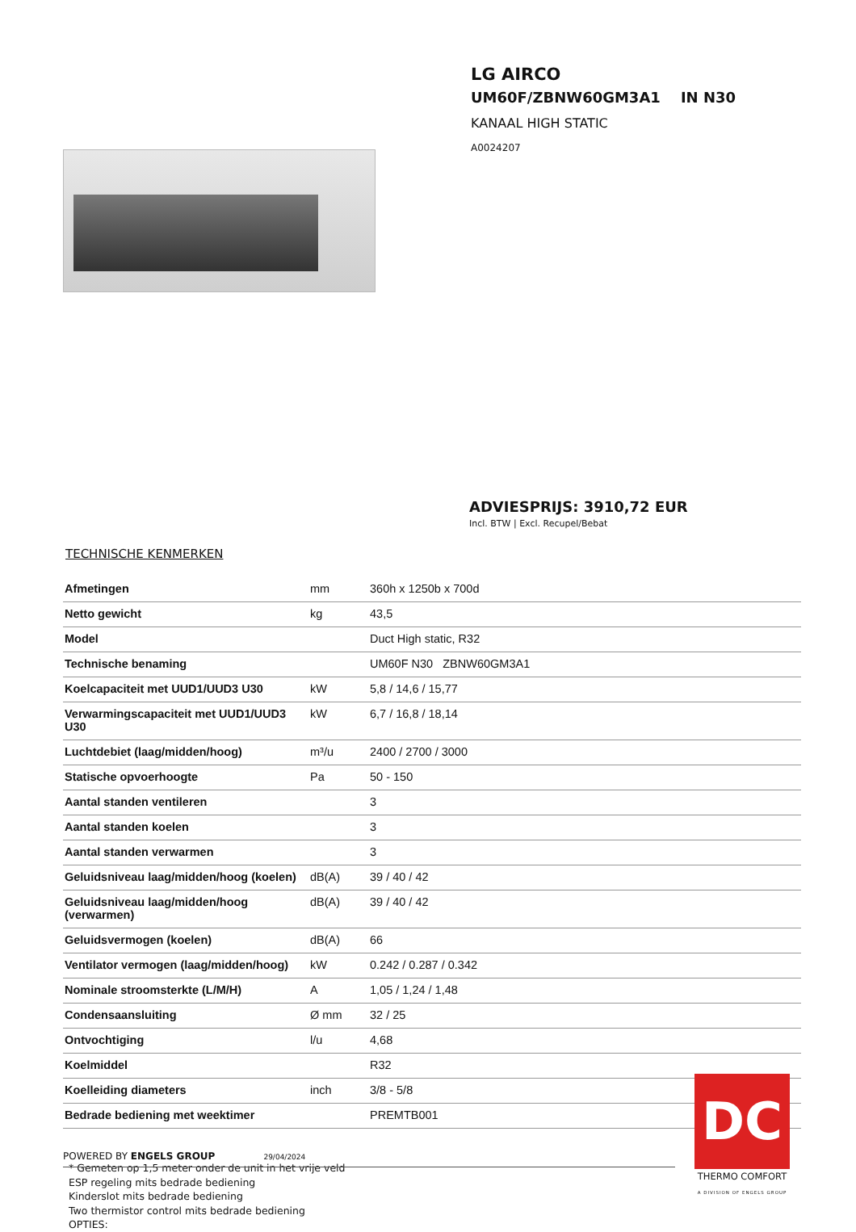LG AIRCO
UM60F/ZBNW60GM3A1 IN N30
KANAAL HIGH STATIC
A0024207
ADVIESPRIJS: 3910,72 EUR
Incl. BTW | Excl. Recupel/Bebat
TECHNISCHE KENMERKEN
| Afmetingen | mm | 360h x 1250b x 700d |
| Netto gewicht | kg | 43,5 |
| Model | | Duct High static, R32 |
| Technische benaming | | UM60F N30 ZBNW60GM3A1 |
| Koelcapaciteit met UUD1/UUD3 U30 | kW | 5,8 / 14,6 / 15,77 |
| Verwarmingscapaciteit met UUD1/UUD3 U30 | kW | 6,7 / 16,8 / 18,14 |
| Luchtdebiet (laag/midden/hoog) | m³/u | 2400 / 2700 / 3000 |
| Statische opvoerhoogte | Pa | 50 - 150 |
| Aantal standen ventileren | | 3 |
| Aantal standen koelen | | 3 |
| Aantal standen verwarmen | | 3 |
| Geluidsniveau laag/midden/hoog (koelen) | dB(A) | 39 / 40 / 42 |
| Geluidsniveau laag/midden/hoog (verwarmen) | dB(A) | 39 / 40 / 42 |
| Geluidsvermogen (koelen) | dB(A) | 66 |
| Ventilator vermogen (laag/midden/hoog) | kW | 0.242 / 0.287 / 0.342 |
| Nominale stroomsterkte (L/M/H) | A | 1,05 / 1,24 / 1,48 |
| Condensaansluiting | Ø mm | 32 / 25 |
| Ontvochtiging | l/u | 4,68 |
| Koelmiddel | | R32 |
| Koelleiding diameters | inch | 3/8 - 5/8 |
| Bedrade bediening met weektimer | | PREMTB001 |
* Gemeten op 1,5 meter onder de unit in het vrije veld
ESP regeling mits bedrade bediening
Kinderslot mits bedrade bediening
Two thermistor control mits bedrade bediening
OPTIES:
POWERED BY ENGELS GROUP 29/04/2024
DC
THERMO COMFORT
A DIVISION OF ENGELS GROUP